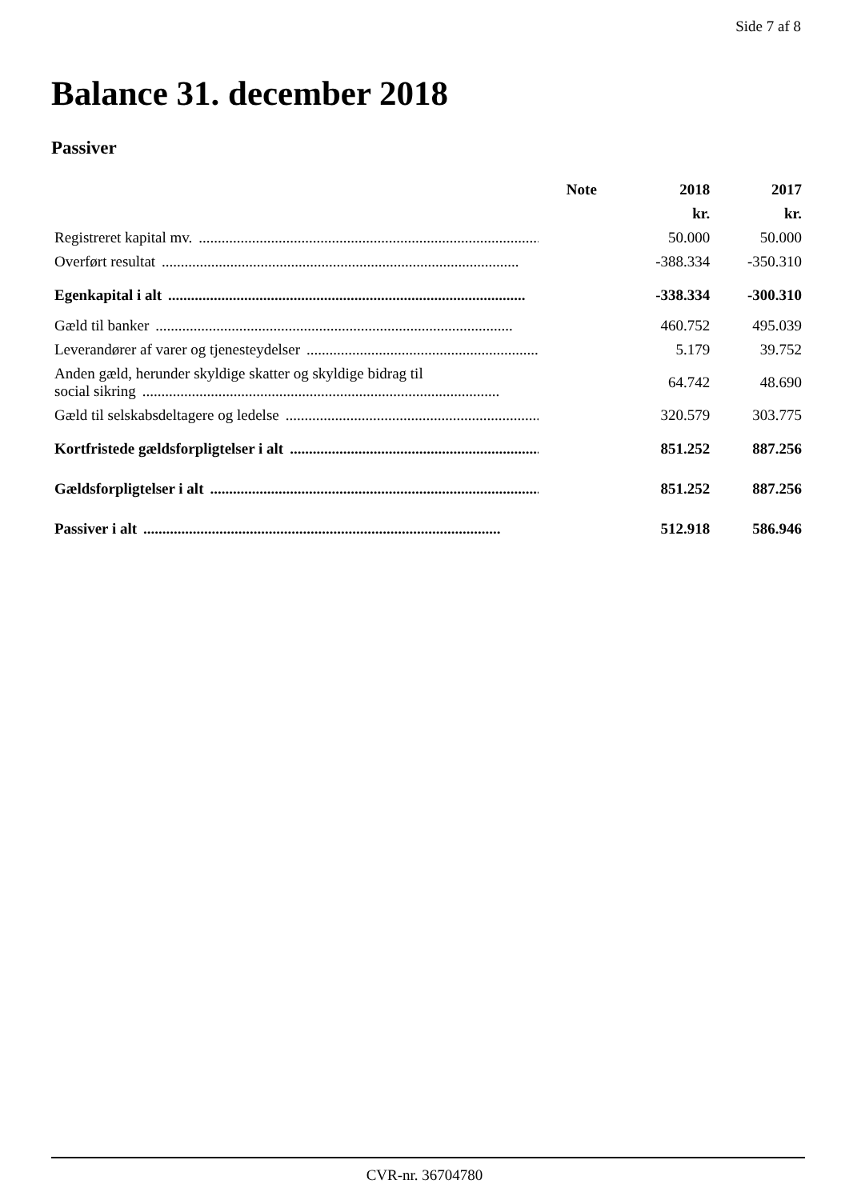Side 7 af 8
Balance 31. december 2018
Passiver
| | Note | 2018 | 2017 |
| --- | --- | --- | --- |
| | | kr. | kr. |
| Registreret kapital mv. .............................................................................................. | | 50.000 | 50.000 |
| Overført resultat .............................................................................................. | | -388.334 | -350.310 |
| Egenkapital i alt .............................................................................................. | | -338.334 | -300.310 |
| Gæld til banker .............................................................................................. | | 460.752 | 495.039 |
| Leverandører af varer og tjenesteydelser .............................................................................................. | | 5.179 | 39.752 |
| Anden gæld, herunder skyldige skatter og skyldige bidrag til social sikring .............................................................................................. | | 64.742 | 48.690 |
| Gæld til selskabsdeltagere og ledelse .............................................................................................. | | 320.579 | 303.775 |
| Kortfristede gældsforpligtelser i alt .............................................................................................. | | 851.252 | 887.256 |
| Gældsforpligtelser i alt .............................................................................................. | | 851.252 | 887.256 |
| Passiver i alt .............................................................................................. | | 512.918 | 586.946 |
CVR-nr. 36704780